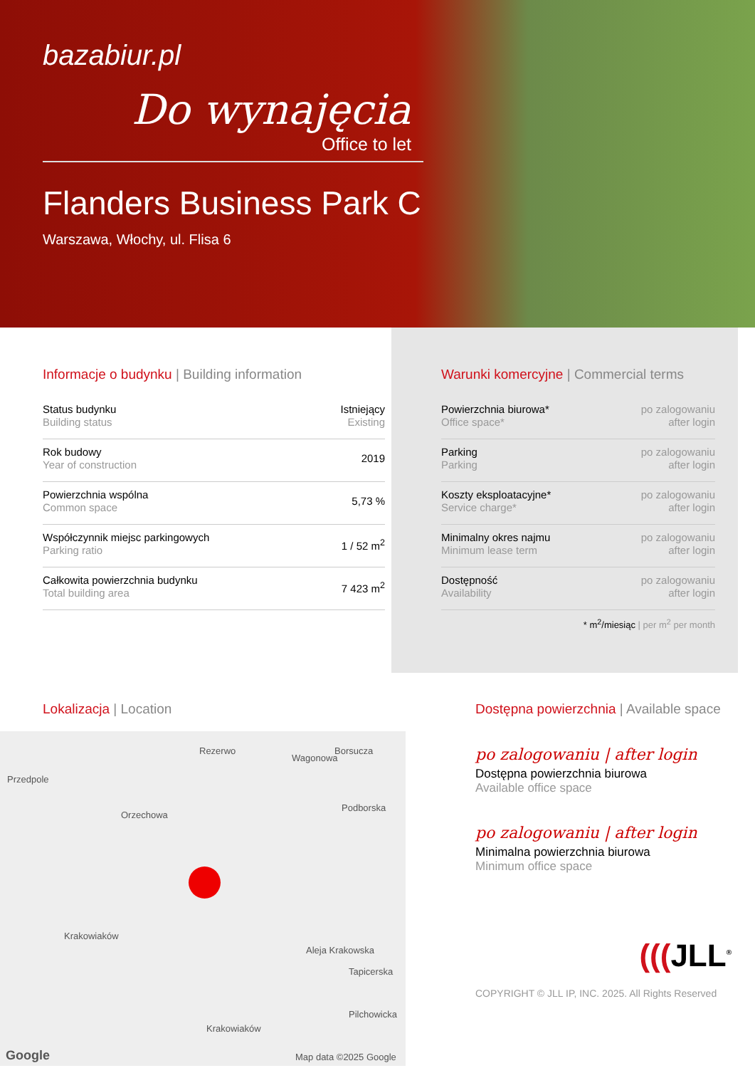bazabiur.pl
Do wynajęcia
Office to let
Flanders Business Park C
Warszawa, Włochy, ul. Flisa 6
Informacje o budynku | Building information
| Status budynku Building status | Istniejący Existing |
| Rok budowy Year of construction | 2019 |
| Powierzchnia wspólna Common space | 5,73 % |
| Współczynnik miejsc parkingowych Parking ratio | 1 / 52 m<sup>2</sup> |
| Całkowita powierzchnia budynku Total building area | 7 423 m<sup>2</sup> |
Warunki komercyjne | Commercial terms
| Powierzchnia biurowa* Office space* | po zalogowaniu after login |
| Parking Parking | po zalogowaniu after login |
| Koszty eksploatacyjne* Service charge* | po zalogowaniu after login |
| Minimalny okres najmu Minimum lease term | po zalogowaniu after login |
| Dostępność Availability | po zalogowaniu after login |
* m<sup>2</sup>/miesiąc | per m<sup>2</sup> per month
Lokalizacja | Location
Przedpole
Rezerwo
Orzechowa
Wagonowa
Borsucza
Podborska
Krakowiaków
Aleja Krakowska
Tapicerska
Pilchowicka
Krakowiaków
Google Map data ©2025 Google
Dostępna powierzchnia | Available space
po zalogowaniu | after login
Dostępna powierzchnia biurowa
Available office space
po zalogowaniu | after login
Minimalna powierzchnia biurowa
Minimum office space
(((JLL<sup>®</sup>
COPYRIGHT © JLL IP, INC. 2025. All Rights Reserved